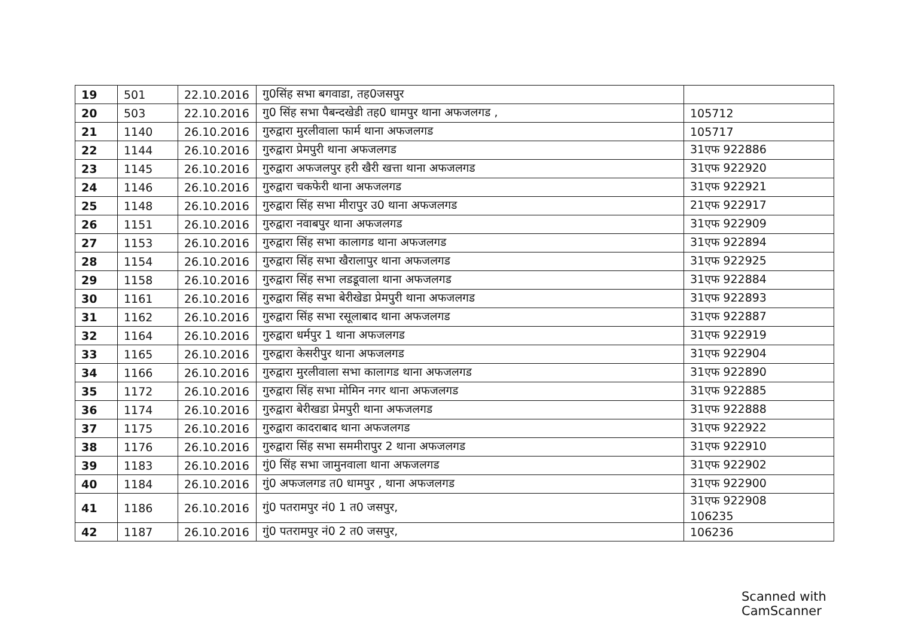| 19 | 501 | 22.10.2016 | गु0सिंह सभा बगवाडा, तह0जसपुर | |
| 20 | 503 | 22.10.2016 | गु0 सिंह सभा पैबन्दखेडी तह0 धामपुर थाना अफजलगड , | 105712 |
| 21 | 1140 | 26.10.2016 | गुरुद्वारा मुरलीवाला फार्म थाना अफजलगड | 105717 |
| 22 | 1144 | 26.10.2016 | गुरुद्वारा प्रेमपुरी थाना अफजलगड | 31एफ 922886 |
| 23 | 1145 | 26.10.2016 | गुरुद्वारा अफजलपुर हरी खैरी खत्ता थाना अफजलगड | 31एफ 922920 |
| 24 | 1146 | 26.10.2016 | गुरुद्वारा चकफेरी थाना अफजलगड | 31एफ 922921 |
| 25 | 1148 | 26.10.2016 | गुरुद्वारा सिंह सभा मीरापुर उ0 थाना अफजलगड | 21एफ 922917 |
| 26 | 1151 | 26.10.2016 | गुरुद्वारा नवाबपुर थाना अफजलगड | 31एफ 922909 |
| 27 | 1153 | 26.10.2016 | गुरुद्वारा सिंह सभा कालागड थाना अफजलगड | 31एफ 922894 |
| 28 | 1154 | 26.10.2016 | गुरुद्वारा सिंह सभा खैरालापुर थाना अफजलगड | 31एफ 922925 |
| 29 | 1158 | 26.10.2016 | गुरुद्वारा सिंह सभा लडडूवाला थाना अफजलगड | 31एफ 922884 |
| 30 | 1161 | 26.10.2016 | गुरुद्वारा सिंह सभा बेरीखेडा प्रेमपुरी थाना अफजलगड | 31एफ 922893 |
| 31 | 1162 | 26.10.2016 | गुरुद्वारा सिंह सभा रसूलाबाद थाना अफजलगड | 31एफ 922887 |
| 32 | 1164 | 26.10.2016 | गुरुद्वारा धर्मपुर 1 थाना अफजलगड | 31एफ 922919 |
| 33 | 1165 | 26.10.2016 | गुरुद्वारा केसरीपुर थाना अफजलगड | 31एफ 922904 |
| 34 | 1166 | 26.10.2016 | गुरुद्वारा मुरलीवाला सभा कालागड थाना अफजलगड | 31एफ 922890 |
| 35 | 1172 | 26.10.2016 | गुरुद्वारा सिंह सभा मोमिन नगर थाना अफजलगड | 31एफ 922885 |
| 36 | 1174 | 26.10.2016 | गुरुद्वारा बेरीखडा प्रेमपुरी थाना अफजलगड | 31एफ 922888 |
| 37 | 1175 | 26.10.2016 | गुरुद्वारा कादराबाद थाना अफजलगड | 31एफ 922922 |
| 38 | 1176 | 26.10.2016 | गुरुद्वारा सिंह सभा सममीरापुर 2 थाना अफजलगड | 31एफ 922910 |
| 39 | 1183 | 26.10.2016 | गुं0 सिंह सभा जामुनवाला थाना अफजलगड | 31एफ 922902 |
| 40 | 1184 | 26.10.2016 | गुं0 अफजलगड त0 धामपुर , थाना अफजलगड | 31एफ 922900 |
| 41 | 1186 | 26.10.2016 | गुं0 पतरामपुर नं0 1 त0 जसपुर, | 31एफ 922908 106235 |
| 42 | 1187 | 26.10.2016 | गुं0 पतरामपुर नं0 2 त0 जसपुर, | 106236 |
Scanned with CamScanner